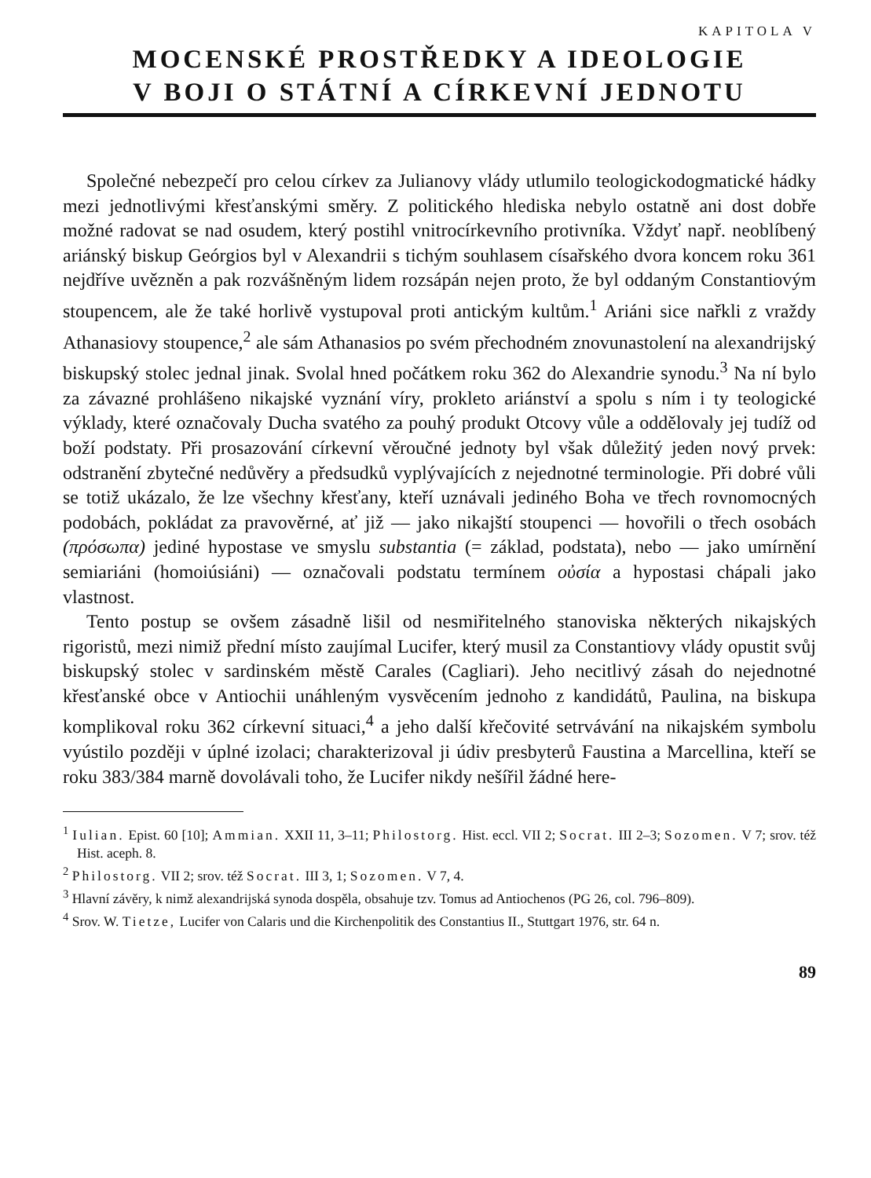KAPITOLA V
MOCENSKÉ PROSTŘEDKY A IDEOLOGIE
V BOJI O STÁTNÍ A CÍRKEVNÍ JEDNOTU
Společné nebezpečí pro celou církev za Julianovy vlády utlumilo teologickodogmatické hádky mezi jednotlivými křesťanskými směry. Z politického hlediska nebylo ostatně ani dost dobře možné radovat se nad osudem, který postihl vnitrocírkevního protivníka. Vždyť např. neoblíbený ariánský biskup Geórgios byl v Alexandrii s tichým souhlasem císařského dvora koncem roku 361 nejdříve uvězněn a pak rozvášněným lidem rozsápán nejen proto, že byl oddaným Constantiovým stoupencem, ale že také horlivě vystupoval proti antickým kultům.<sup>1</sup> Ariáni sice nařkli z vraždy Athanasiovy stoupence,<sup>2</sup> ale sám Athanasios po svém přechodném znovunastolení na alexandrijský biskupský stolec jednal jinak. Svolal hned počátkem roku 362 do Alexandrie synodu.<sup>3</sup> Na ní bylo za závazné prohlášeno nikajské vyznání víry, prokleto ariánství a spolu s ním i ty teologické výklady, které označovaly Ducha svatého za pouhý produkt Otcovy vůle a oddělovaly jej tudíž od boží podstaty. Při prosazování církevní věroučné jednoty byl však důležitý jeden nový prvek: odstranění zbytečné nedůvěry a předsudků vyplývajících z nejednotné terminologie. Při dobré vůli se totiž ukázalo, že lze všechny křesťany, kteří uznávali jediného Boha ve třech rovnomocných podobách, pokládat za pravověrné, ať již — jako nikajští stoupenci — hovořili o třech osobách (πρόσωπα) jediné hypostase ve smyslu substantia (= základ, podstata), nebo — jako umírnění semiariáni (homoiúsiáni) — označovali podstatu termínem οὐσία a hypostasi chápali jako vlastnost.
Tento postup se ovšem zásadně lišil od nesmiřitelného stanoviska některých nikajských rigoristů, mezi nimiž přední místo zaujímal Lucifer, který musil za Constantiovy vlády opustit svůj biskupský stolec v sardinském městě Carales (Cagliari). Jeho necitlivý zásah do nejednotné křesťanské obce v Antiochii unáhleným vysvěcením jednoho z kandidátů, Paulina, na biskupa komplikoval roku 362 církevní situaci,<sup>4</sup> a jeho další křečovité setrvávání na nikajském symbolu vyústilo později v úplné izolaci; charakterizoval ji údiv presbyterů Faustina a Marcellina, kteří se roku 383/384 marně dovolávali toho, že Lucifer nikdy nešířil žádné here-
<sup>1</sup> Iulian. Epist. 60 [10]; Ammian. XXII 11, 3–11; Philostorg. Hist. eccl. VII 2; Socrat. III 2–3; Sozomen. V 7; srov. též Hist. aceph. 8.
<sup>2</sup> Philostorg. VII 2; srov. též Socrat. III 3, 1; Sozomen. V 7, 4.
<sup>3</sup> Hlavní závěry, k nimž alexandrijská synoda dospěla, obsahuje tzv. Tomus ad Antiochenos (PG 26, col. 796–809).
<sup>4</sup> Srov. W. Tietze, Lucifer von Calaris und die Kirchenpolitik des Constantius II., Stuttgart 1976, str. 64 n.
89